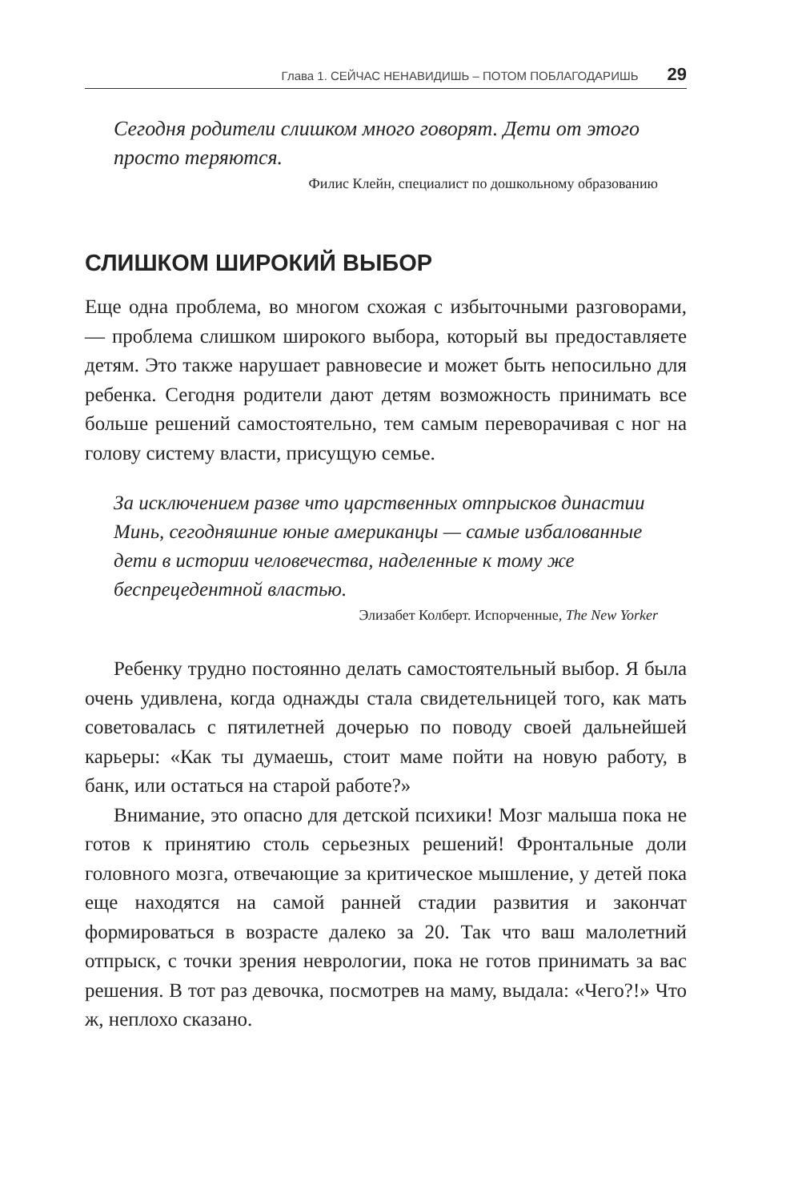Глава 1. СЕЙЧАС НЕНАВИДИШЬ – ПОТОМ ПОБЛАГОДАРИШЬ 29
Сегодня родители слишком много говорят. Дети от этого просто теряются.
Филис Клейн, специалист по дошкольному образованию
СЛИШКОМ ШИРОКИЙ ВЫБОР
Еще одна проблема, во многом схожая с избыточными разговорами, — проблема слишком широкого выбора, который вы предоставляете детям. Это также нарушает равновесие и может быть непосильно для ребенка. Сегодня родители дают детям возможность принимать все больше решений самостоятельно, тем самым переворачивая с ног на голову систему власти, присущую семье.
За исключением разве что царственных отпрысков династии Минь, сегодняшние юные американцы — самые избалованные дети в истории человечества, наделенные к тому же беспрецедентной властью.
Элизабет Колберт. Испорченные, The New Yorker
Ребенку трудно постоянно делать самостоятельный выбор. Я была очень удивлена, когда однажды стала свидетельницей того, как мать советовалась с пятилетней дочерью по поводу своей дальнейшей карьеры: «Как ты думаешь, стоит маме пойти на новую работу, в банк, или остаться на старой работе?»
Внимание, это опасно для детской психики! Мозг малыша пока не готов к принятию столь серьезных решений! Фронтальные доли головного мозга, отвечающие за критическое мышление, у детей пока еще находятся на самой ранней стадии развития и закончат формироваться в возрасте далеко за 20. Так что ваш малолетний отпрыск, с точки зрения неврологии, пока не готов принимать за вас решения. В тот раз девочка, посмотрев на маму, выдала: «Чего?!» Что ж, неплохо сказано.